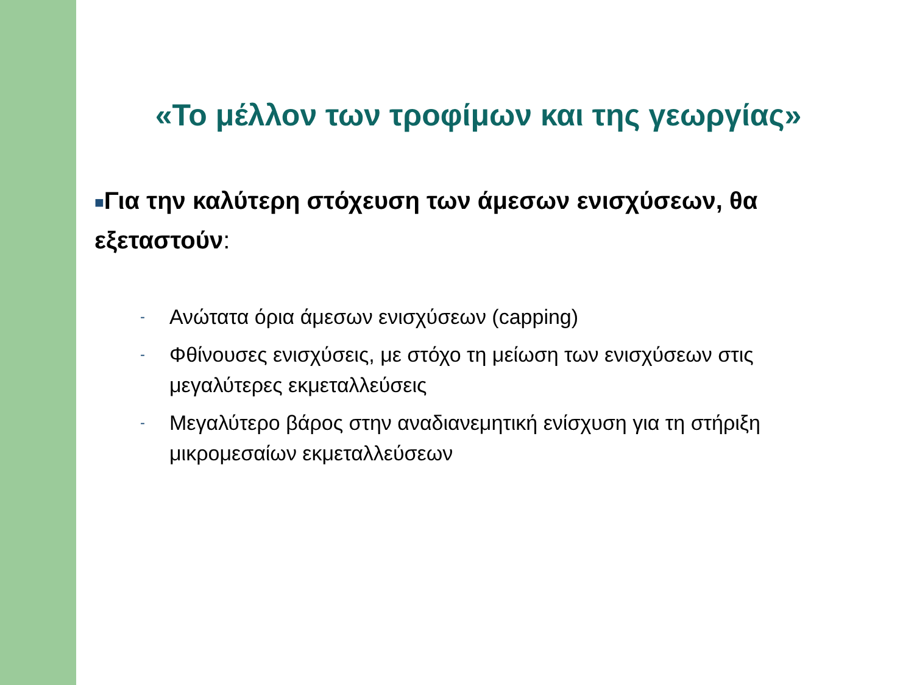«Το μέλλον των τροφίμων και της γεωργίας»
■Για την καλύτερη στόχευση των άμεσων ενισχύσεων, θα εξεταστούν:
- Ανώτατα όρια άμεσων ενισχύσεων (capping)
- Φθίνουσες ενισχύσεις, με στόχο τη μείωση των ενισχύσεων στις μεγαλύτερες εκμεταλλεύσεις
- Μεγαλύτερο βάρος στην αναδιανεμητική ενίσχυση για τη στήριξη μικρομεσαίων εκμεταλλεύσεων